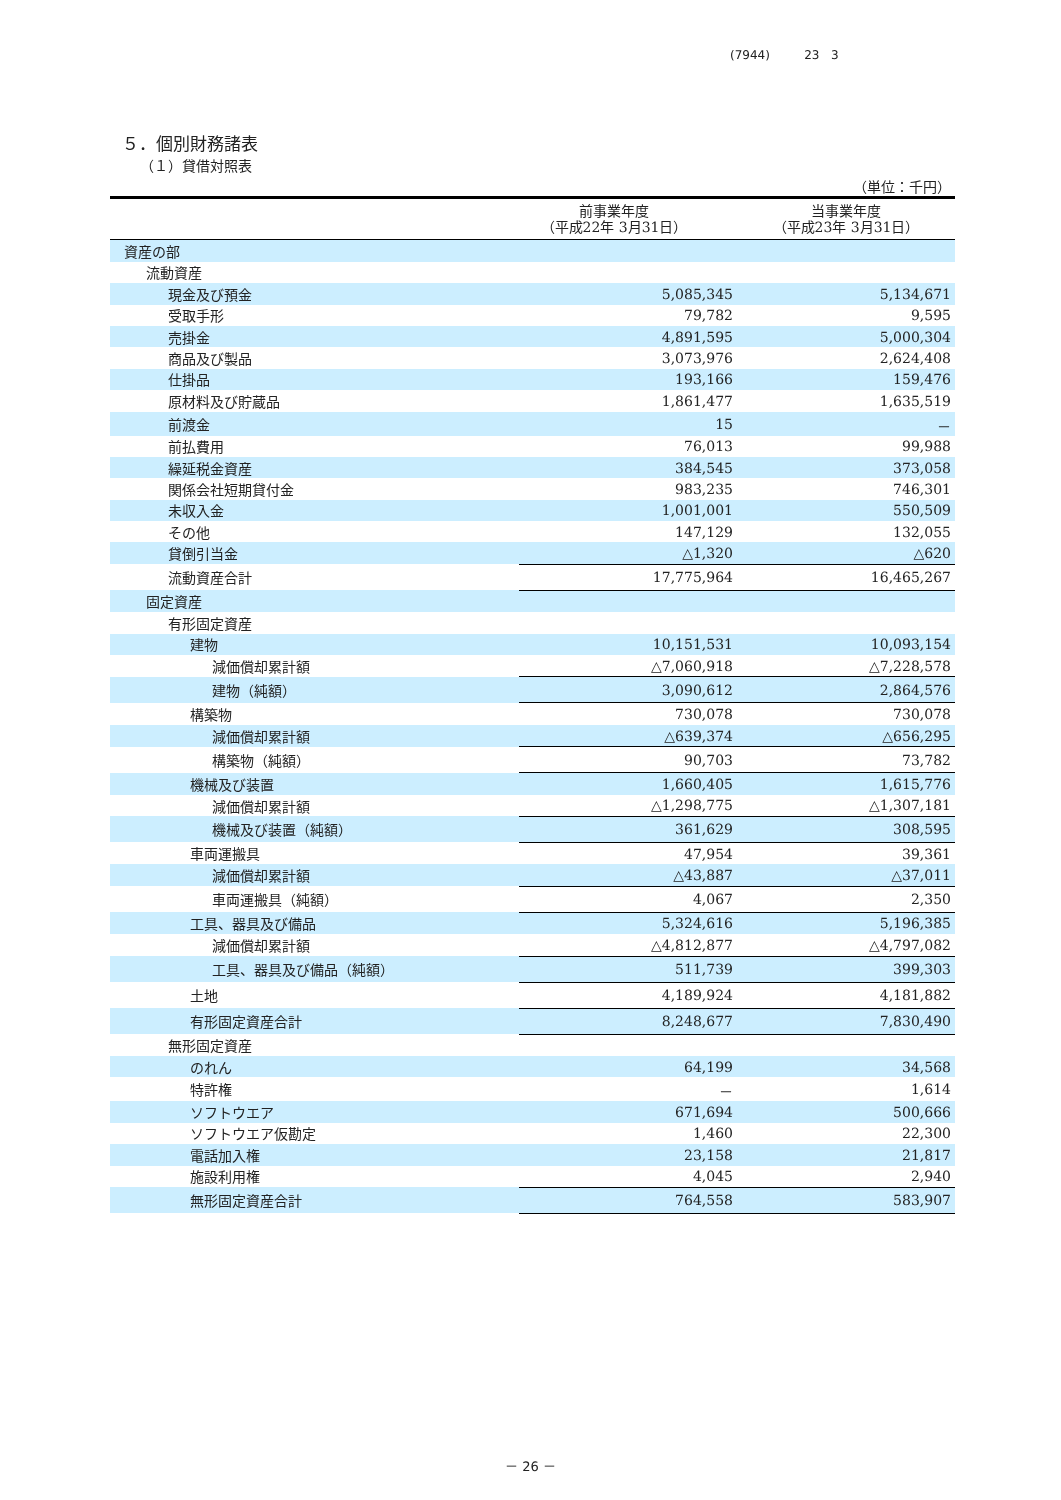(7944) 23 3
５．個別財務諸表
（１）貸借対照表
| （単位：千円） | | | |
| | 前事業年度 （平成22年 3月31日） | | 当事業年度 （平成23年 3月31日） |
| 資産の部 | | | |
| 流動資産 | | | |
| 現金及び預金 | | 5,085,345 | 5,134,671 |
| 受取手形 | | 79,782 | 9,595 |
| 売掛金 | | 4,891,595 | 5,000,304 |
| 商品及び製品 | | 3,073,976 | 2,624,408 |
| 仕掛品 | | 193,166 | 159,476 |
| 原材料及び貯蔵品 | | 1,861,477 | 1,635,519 |
| 前渡金 | | 15 | － |
| 前払費用 | | 76,013 | 99,988 |
| 繰延税金資産 | | 384,545 | 373,058 |
| 関係会社短期貸付金 | | 983,235 | 746,301 |
| 未収入金 | | 1,001,001 | 550,509 |
| その他 | | 147,129 | 132,055 |
| 貸倒引当金 | | △1,320 | △620 |
| 流動資産合計 | | 17,775,964 | 16,465,267 |
| 固定資産 | | | |
| 有形固定資産 | | | |
| 建物 | | 10,151,531 | 10,093,154 |
| 減価償却累計額 | | △7,060,918 | △7,228,578 |
| 建物（純額） | | 3,090,612 | 2,864,576 |
| 構築物 | | 730,078 | 730,078 |
| 減価償却累計額 | | △639,374 | △656,295 |
| 構築物（純額） | | 90,703 | 73,782 |
| 機械及び装置 | | 1,660,405 | 1,615,776 |
| 減価償却累計額 | | △1,298,775 | △1,307,181 |
| 機械及び装置（純額） | | 361,629 | 308,595 |
| 車両運搬具 | | 47,954 | 39,361 |
| 減価償却累計額 | | △43,887 | △37,011 |
| 車両運搬具（純額） | | 4,067 | 2,350 |
| 工具、器具及び備品 | | 5,324,616 | 5,196,385 |
| 減価償却累計額 | | △4,812,877 | △4,797,082 |
| 工具、器具及び備品（純額） | | 511,739 | 399,303 |
| 土地 | | 4,189,924 | 4,181,882 |
| 有形固定資産合計 | | 8,248,677 | 7,830,490 |
| 無形固定資産 | | | |
| のれん | | 64,199 | 34,568 |
| 特許権 | | － | 1,614 |
| ソフトウエア | | 671,694 | 500,666 |
| ソフトウエア仮勘定 | | 1,460 | 22,300 |
| 電話加入権 | | 23,158 | 21,817 |
| 施設利用権 | | 4,045 | 2,940 |
| 無形固定資産合計 | | 764,558 | 583,907 |
－ 26 －